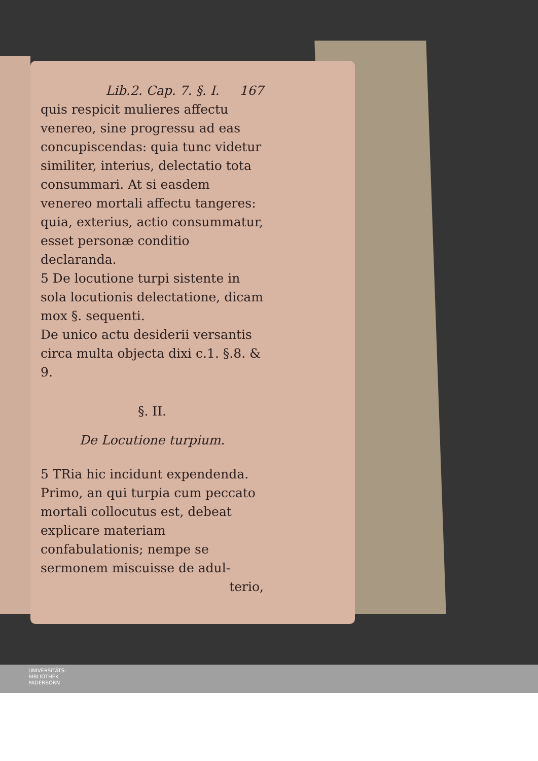Lib.2. Cap. 7. §. I. 167
quis respicit mulieres affectu venereo, sine progressu ad eas concupiscendas: quia tunc videtur similiter, interius, delectatio tota consummari. At si easdem venereo mortali affectu tangeres: quia, exterius, actio consummatur, esset personæ conditio declaranda.
5 De locutione turpi sistente in sola locutionis delectatione, dicam mox §. sequenti.
De unico actu desiderii versantis circa multa objecta dixi c.1. §.8. & 9.
§. II.
De Locutione turpium.
5 TRia hic incidunt expendenda. Primo, an qui turpia cum peccato mortali collocutus est, debeat explicare materiam confabulationis; nempe se sermonem miscuisse de adul-
terio,
UNIVERSITÄTS-
BIBLIOTHEK
PADERBORN